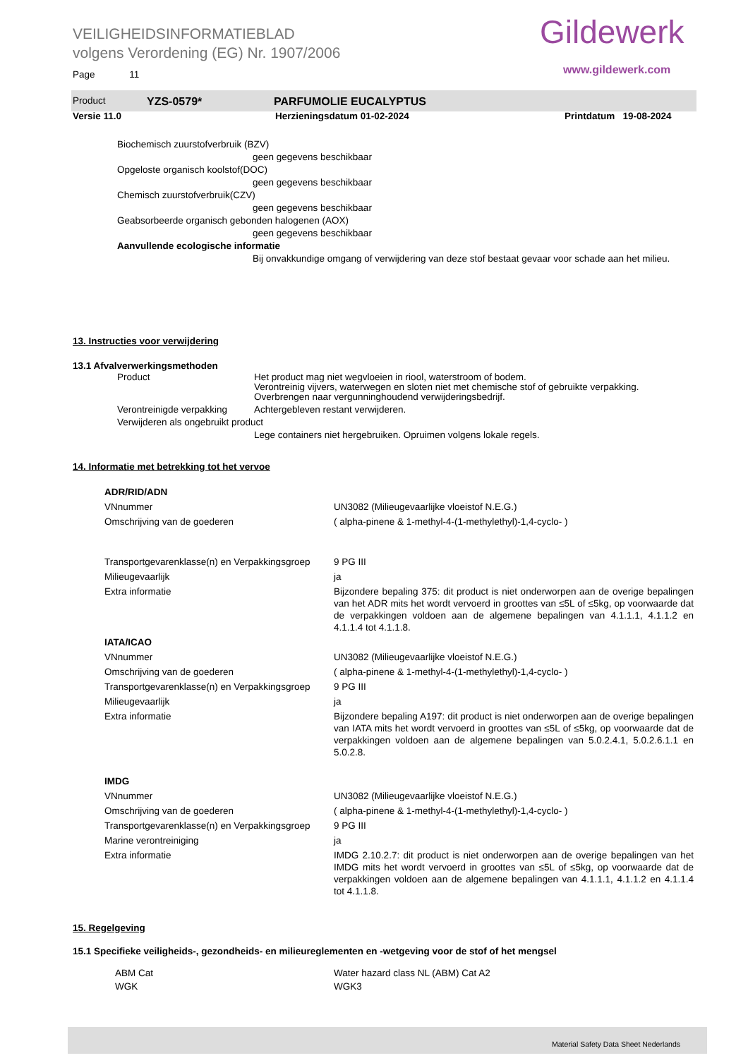VEILIGHEIDSINFORMATIEBLAD
volgens Verordening (EG) Nr. 1907/2006
Gildewerk
www.gildewerk.com
Page 11
| Product | YZS-0579* | PARFUMOLIE EUCALYPTUS |
| Versie 11.0 | Herzieningsdatum 01-02-2024 | Printdatum 19-08-2024 |
Biochemisch zuurstofverbruik (BZV)
geen gegevens beschikbaar
Opgeloste organisch koolstof(DOC)
geen gegevens beschikbaar
Chemisch zuurstofverbruik(CZV)
geen gegevens beschikbaar
Geabsorbeerde organisch gebonden halogenen (AOX)
geen gegevens beschikbaar
Aanvullende ecologische informatie
Bij onvakkundige omgang of verwijdering van deze stof bestaat gevaar voor schade aan het milieu.
13. Instructies voor verwijdering
13.1 Afvalverwerkingsmethoden
| Product | Het product mag niet wegvloeien in riool, waterstroom of bodem. Verontreinig vijvers, waterwegen en sloten niet met chemische stof of gebruikte verpakking. Overbrengen naar vergunninghoudend verwijderingsbedrijf. |
| Verontreinigde verpakking | Achtergebleven restant verwijderen. |
| Verwijderen als ongebruikt product | |
| | Lege containers niet hergebruiken. Opruimen volgens lokale regels. |
14. Informatie met betrekking tot het vervoe
| ADR/RID/ADN | |
| VNnummer | UN3082 (Milieugevaarlijke vloeistof N.E.G.) |
| Omschrijving van de goederen | ( alpha-pinene & 1-methyl-4-(1-methylethyl)-1,4-cyclo- ) |
| Transportgevarenklasse(n) en Verpakkingsgroep | 9 PG III |
| Milieugevaarlijk | ja |
| Extra informatie | Bijzondere bepaling 375: dit product is niet onderworpen aan de overige bepalingen van het ADR mits het wordt vervoerd in groottes van ≤5L of ≤5kg, op voorwaarde dat de verpakkingen voldoen aan de algemene bepalingen van 4.1.1.1, 4.1.1.2 en 4.1.1.4 tot 4.1.1.8. |
| IATA/ICAO | |
| VNnummer | UN3082 (Milieugevaarlijke vloeistof N.E.G.) |
| Omschrijving van de goederen | ( alpha-pinene & 1-methyl-4-(1-methylethyl)-1,4-cyclo- ) |
| Transportgevarenklasse(n) en Verpakkingsgroep | 9 PG III |
| Milieugevaarlijk | ja |
| Extra informatie | Bijzondere bepaling A197: dit product is niet onderworpen aan de overige bepalingen van IATA mits het wordt vervoerd in groottes van ≤5L of ≤5kg, op voorwaarde dat de verpakkingen voldoen aan de algemene bepalingen van 5.0.2.4.1, 5.0.2.6.1.1 en 5.0.2.8. |
| IMDG | |
| VNnummer | UN3082 (Milieugevaarlijke vloeistof N.E.G.) |
| Omschrijving van de goederen | ( alpha-pinene & 1-methyl-4-(1-methylethyl)-1,4-cyclo- ) |
| Transportgevarenklasse(n) en Verpakkingsgroep | 9 PG III |
| Marine verontreiniging | ja |
| Extra informatie | IMDG 2.10.2.7: dit product is niet onderworpen aan de overige bepalingen van het IMDG mits het wordt vervoerd in groottes van ≤5L of ≤5kg, op voorwaarde dat de verpakkingen voldoen aan de algemene bepalingen van 4.1.1.1, 4.1.1.2 en 4.1.1.4 tot 4.1.1.8. |
15. Regelgeving
15.1 Specifieke veiligheids-, gezondheids- en milieureglementen en -wetgeving voor de stof of het mengsel
| ABM Cat | Water hazard class NL (ABM) Cat A2 |
| WGK | WGK3 |
Material Safety Data Sheet Nederlands